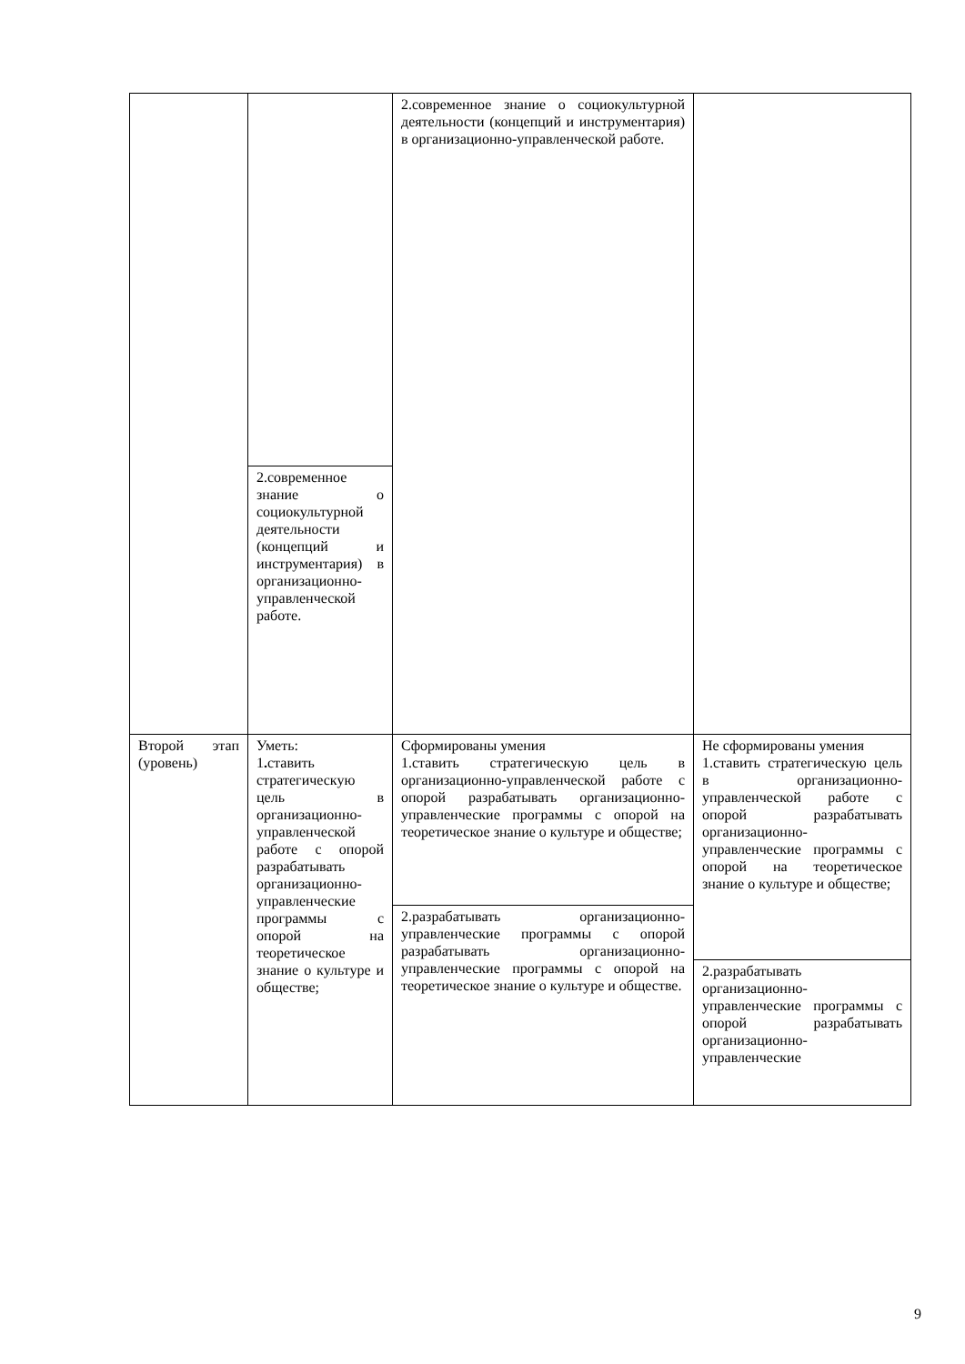| | | 2.современное знание о социокультурной деятельности (концепций и инструментария) в организационно-управленческой работе. | |
| | 2.современное знание о социокультурной деятельности (концепций и инструментария) в организационно-управленческой работе. | | |
| Второй этап (уровень) | Уметь: 1 . ставить стратегическую цель в организационно-управленческой работе с опорой разрабатывать организационно-управленческие программы с опорой на теоретическое знание о культуре и обществе; | Сформированы умения 1.ставить стратегическую цель в организационно-управленческой работе с опорой разрабатывать организационно-управленческие программы с опорой на теоретическое знание о культуре и обществе; | Не сформированы умения 1.ставить стратегическую цель в организационно-управленческой работе с опорой разрабатывать организационно-управленческие программы с опорой на теоретическое знание о культуре и обществе; 2.разрабатывать организационно-управленческие программы с опорой разрабатывать организационно-управленческие |
| | | 2.разрабатывать организационно-управленческие программы с опорой разрабатывать организационно-управленческие программы с опорой на теоретическое знание о культуре и обществе. | |
9